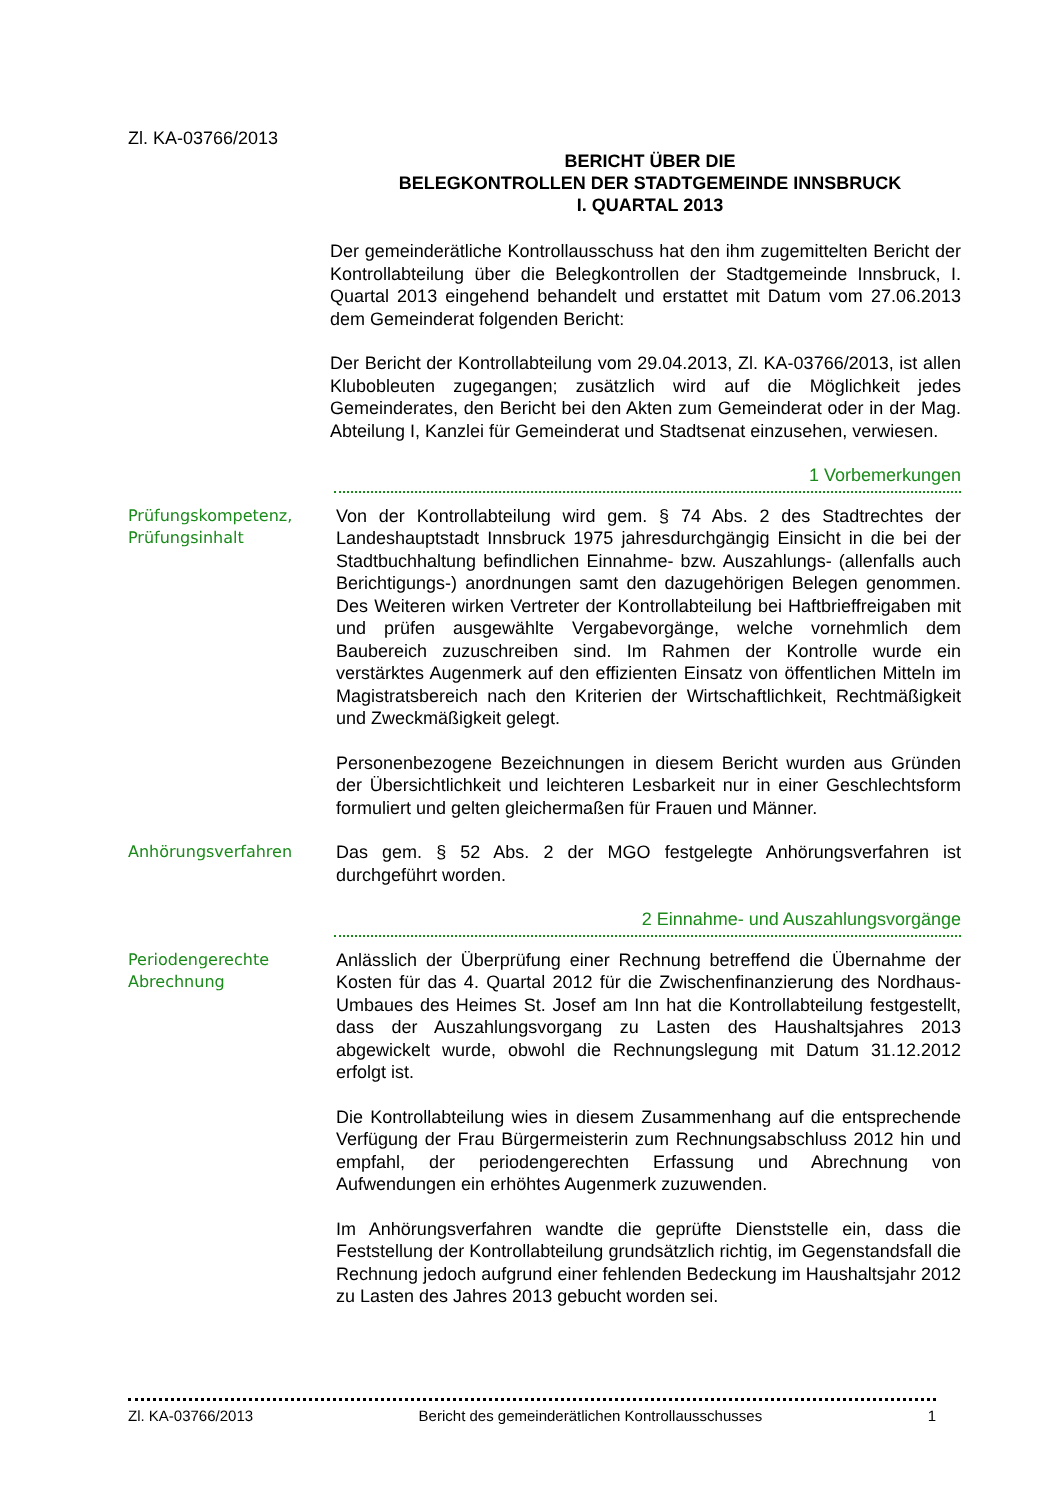Zl. KA-03766/2013
BERICHT ÜBER DIE
BELEGKONTROLLEN DER STADTGEMEINDE INNSBRUCK
I. QUARTAL 2013
Der gemeinderätliche Kontrollausschuss hat den ihm zugemittelten Bericht der Kontrollabteilung über die Belegkontrollen der Stadtgemeinde Innsbruck, I. Quartal 2013 eingehend behandelt und erstattet mit Datum vom 27.06.2013 dem Gemeinderat folgenden Bericht:
Der Bericht der Kontrollabteilung vom 29.04.2013, Zl. KA-03766/2013, ist allen Klubobleuten zugegangen; zusätzlich wird auf die Möglichkeit jedes Gemeinderates, den Bericht bei den Akten zum Gemeinderat oder in der Mag. Abteilung I, Kanzlei für Gemeinderat und Stadtsenat einzusehen, verwiesen.
1 Vorbemerkungen
Prüfungskompetenz, Prüfungsinhalt
Von der Kontrollabteilung wird gem. § 74 Abs. 2 des Stadtrechtes der Landeshauptstadt Innsbruck 1975 jahresdurchgängig Einsicht in die bei der Stadtbuchhaltung befindlichen Einnahme- bzw. Auszahlungs- (allenfalls auch Berichtigungs-) anordnungen samt den dazugehörigen Belegen genommen. Des Weiteren wirken Vertreter der Kontrollabteilung bei Haftbrieffreigaben mit und prüfen ausgewählte Vergabevorgänge, welche vornehmlich dem Baubereich zuzuschreiben sind. Im Rahmen der Kontrolle wurde ein verstärktes Augenmerk auf den effizienten Einsatz von öffentlichen Mitteln im Magistratsbereich nach den Kriterien der Wirtschaftlichkeit, Rechtmäßigkeit und Zweckmäßigkeit gelegt.
Personenbezogene Bezeichnungen in diesem Bericht wurden aus Gründen der Übersichtlichkeit und leichteren Lesbarkeit nur in einer Geschlechtsform formuliert und gelten gleichermaßen für Frauen und Männer.
Anhörungsverfahren
Das gem. § 52 Abs. 2 der MGO festgelegte Anhörungsverfahren ist durchgeführt worden.
2 Einnahme- und Auszahlungsvorgänge
Periodengerechte Abrechnung
Anlässlich der Überprüfung einer Rechnung betreffend die Übernahme der Kosten für das 4. Quartal 2012 für die Zwischenfinanzierung des Nordhaus-Umbaues des Heimes St. Josef am Inn hat die Kontrollabteilung festgestellt, dass der Auszahlungsvorgang zu Lasten des Haushaltsjahres 2013 abgewickelt wurde, obwohl die Rechnungslegung mit Datum 31.12.2012 erfolgt ist.
Die Kontrollabteilung wies in diesem Zusammenhang auf die entsprechende Verfügung der Frau Bürgermeisterin zum Rechnungsabschluss 2012 hin und empfahl, der periodengerechten Erfassung und Abrechnung von Aufwendungen ein erhöhtes Augenmerk zuzuwenden.
Im Anhörungsverfahren wandte die geprüfte Dienststelle ein, dass die Feststellung der Kontrollabteilung grundsätzlich richtig, im Gegenstandsfall die Rechnung jedoch aufgrund einer fehlenden Bedeckung im Haushaltsjahr 2012 zu Lasten des Jahres 2013 gebucht worden sei.
Zl. KA-03766/2013 Bericht des gemeinderätlichen Kontrollausschusses 1